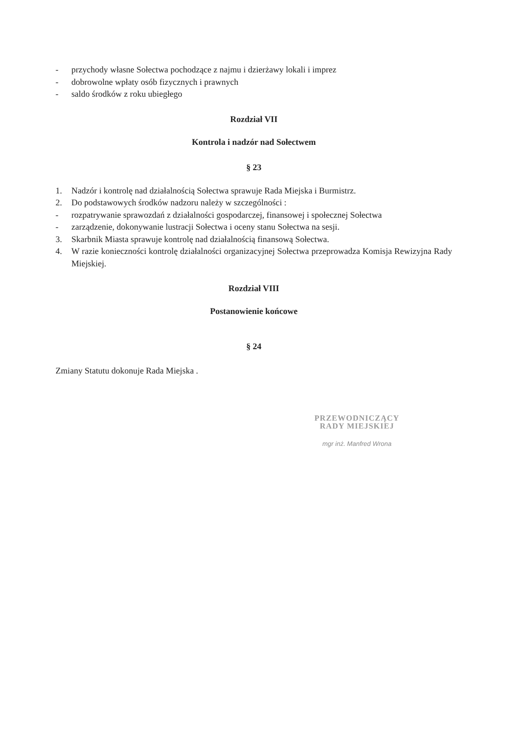- przychody własne Sołectwa pochodzące z najmu i dzierżawy lokali i imprez
- dobrowolne wpłaty osób fizycznych i prawnych
- saldo środków z roku ubiegłego
Rozdział VII
Kontrola i nadzór nad Sołectwem
§ 23
1. Nadzór i kontrolę nad działalnością Sołectwa sprawuje Rada Miejska i Burmistrz.
2. Do podstawowych środków nadzoru należy w szczególności :
- rozpatrywanie sprawozdań z działalności gospodarczej, finansowej i społecznej Sołectwa
- zarządzenie, dokonywanie lustracji Sołectwa i oceny stanu Sołectwa na sesji.
3. Skarbnik Miasta sprawuje kontrolę nad działalnością finansową Sołectwa.
4. W razie konieczności kontrolę działalności organizacyjnej Sołectwa przeprowadza Komisja Rewizyjna Rady Miejskiej.
Rozdział VIII
Postanowienie końcowe
§ 24
Zmiany Statutu dokonuje Rada Miejska .
PRZEWODNICZĄCY
RADY MIEJSKIEJ
mgr inż. Manfred Wrona